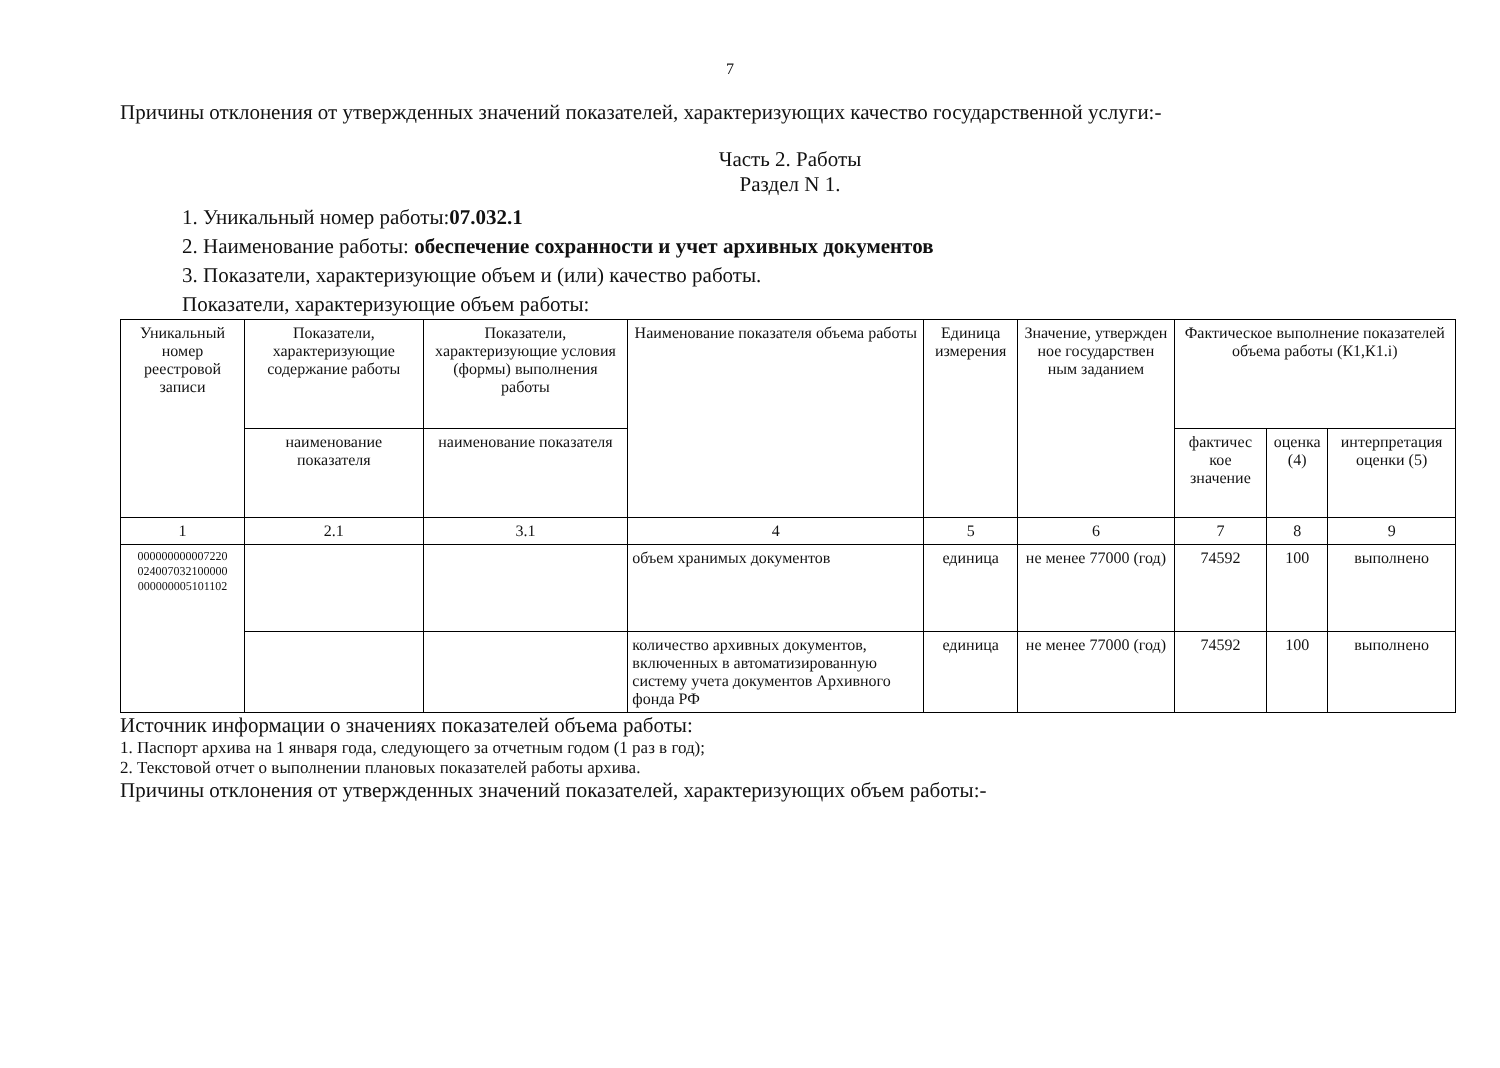7
Причины отклонения от утвержденных значений показателей, характеризующих качество государственной услуги:-
Часть 2. Работы
Раздел N 1.
1. Уникальный номер работы:07.032.1
2. Наименование работы: обеспечение сохранности и учет архивных документов
3. Показатели, характеризующие объем и (или) качество работы.
Показатели, характеризующие объем работы:
| Уникальный номер реестровой записи | Показатели, характеризующие содержание работы | Показатели, характеризующие условия (формы) выполнения работы | Наименование показателя объема работы | Единица измерения | Значение, утвержден ное государствен ным заданием | Фактическое выполнение показателей объема работы (К1,К1.i) | | |
| --- | --- | --- | --- | --- | --- | --- | --- | --- |
| | наименование показателя | наименование показателя | | | | фактичес кое значение | оценка (4) | интерпретация оценки (5) |
| 1 | 2.1 | 3.1 | 4 | 5 | 6 | 7 | 8 | 9 |
| 000000000007220 024007032100000 000000005101102 | | | объем хранимых документов | единица | не менее 77000 (год) | 74592 | 100 | выполнено |
| | | | количество архивных документов, включенных в автоматизированную систему учета документов Архивного фонда РФ | единица | не менее 77000 (год) | 74592 | 100 | выполнено |
Источник информации о значениях показателей объема работы:
1. Паспорт архива на 1 января года, следующего за отчетным годом (1 раз в год);
2. Текстовой отчет о выполнении плановых показателей работы архива.
Причины отклонения от утвержденных значений показателей, характеризующих объем работы:-